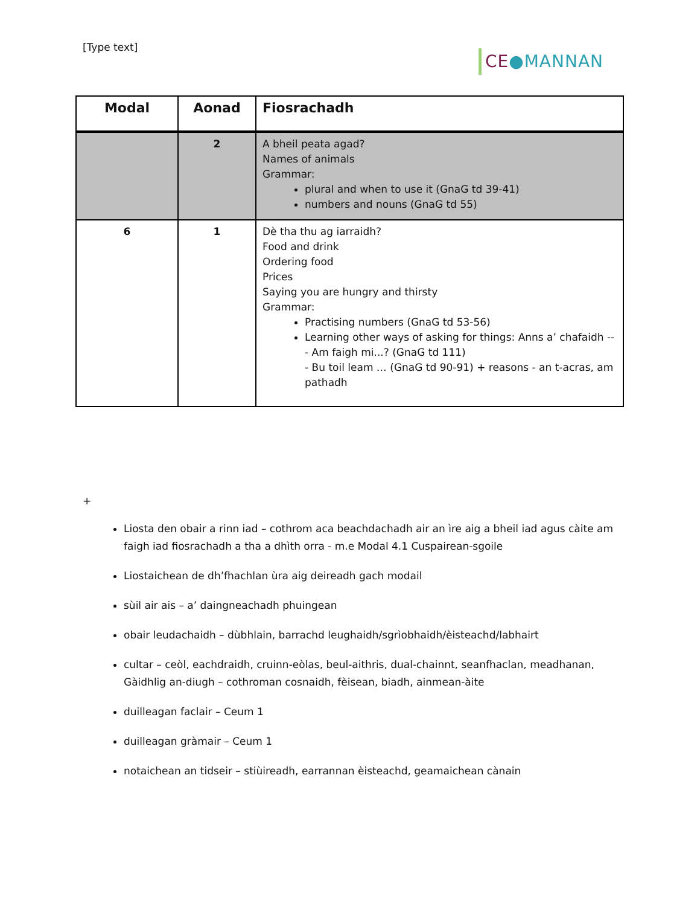[Type text]
CE●MANNAN
| Modal | Aonad | Fiosrachadh |
| --- | --- | --- |
| | 2 | A bheil peata agad? Names of animals Grammar: plural and when to use it (GnaG td 39-41) numbers and nouns (GnaG td 55) |
| 6 | 1 | Dè tha thu ag iarraidh? Food and drink Ordering food Prices Saying you are hungry and thirsty Grammar: Practising numbers (GnaG td 53-56) Learning other ways of asking for things: Anns a’ chafaidh -- - Am faigh mi...? (GnaG td 111) - Bu toil leam … (GnaG td 90-91) + reasons - an t-acras, am pathadh |
+
Liosta den obair a rinn iad – cothrom aca beachdachadh air an ìre aig a bheil iad agus càite am faigh iad fiosrachadh a tha a dhìth orra - m.e Modal 4.1 Cuspairean-sgoile
Liostaichean de dh’fhachlan ùra aig deireadh gach modail
sùil air ais – a’ daingneachadh phuingean
obair leudachaidh – dùbhlain, barrachd leughaidh/sgrìobhaidh/èisteachd/labhairt
cultar – ceòl, eachdraidh, cruinn-eòlas, beul-aithris, dual-chainnt, seanfhaclan, meadhanan, Gàidhlig an-diugh – cothroman cosnaidh, fèisean, biadh, ainmean-àite
duilleagan faclair – Ceum 1
duilleagan gràmair – Ceum 1
notaichean an tidseir – stiùireadh, earrannan èisteachd, geamaichean cànain